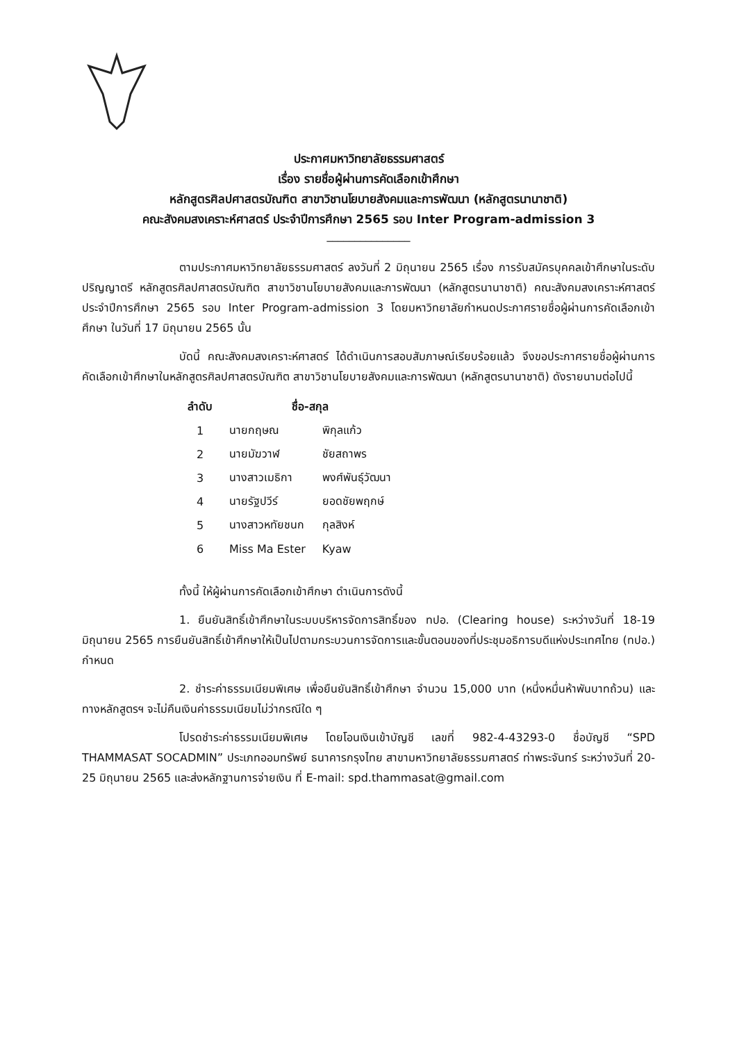ประกาศมหาวิทยาลัยธรรมศาสตร์
เรื่อง รายชื่อผู้ผ่านการคัดเลือกเข้าศึกษา
หลักสูตรศิลปศาสตรบัณฑิต สาขาวิชานโยบายสังคมและการพัฒนา (หลักสูตรนานาชาติ)
คณะสังคมสงเคราะห์ศาสตร์ ประจำปีการศึกษา 2565 รอบ Inter Program-admission 3
_______________
ตามประกาศมหาวิทยาลัยธรรมศาสตร์ ลงวันที่ 2 มิถุนายน 2565 เรื่อง การรับสมัครบุคคลเข้าศึกษาในระดับปริญญาตรี หลักสูตรศิลปศาสตรบัณฑิต สาขาวิชานโยบายสังคมและการพัฒนา (หลักสูตรนานาชาติ) คณะสังคมสงเคราะห์ศาสตร์ ประจำปีการศึกษา 2565 รอบ Inter Program-admission 3 โดยมหาวิทยาลัยกำหนดประกาศรายชื่อผู้ผ่านการคัดเลือกเข้าศึกษา ในวันที่ 17 มิถุนายน 2565 นั้น
บัดนี้ คณะสังคมสงเคราะห์ศาสตร์ ได้ดำเนินการสอบสัมภาษณ์เรียบร้อยแล้ว จึงขอประกาศรายชื่อผู้ผ่านการคัดเลือกเข้าศึกษาในหลักสูตรศิลปศาสตรบัณฑิต สาขาวิชานโยบายสังคมและการพัฒนา (หลักสูตรนานาชาติ) ดังรายนามต่อไปนี้
| ลำดับ | ชื่อ-สกุล | |
| --- | --- | --- |
| 1 | นายกฤษณ | พิกุลแก้ว |
| 2 | นายมัฆวาฬ | ชัยสถาพร |
| 3 | นางสาวเมธิกา | พงศ์พันธุ์วัฒนา |
| 4 | นายรัฐปวีร์ | ยอดชัยพฤกษ์ |
| 5 | นางสาวหทัยชนก | กุลสิงห์ |
| 6 | Miss Ma Ester | Kyaw |
ทั้งนี้ ให้ผู้ผ่านการคัดเลือกเข้าศึกษา ดำเนินการดังนี้
1. ยืนยันสิทธิ์เข้าศึกษาในระบบบริหารจัดการสิทธิ์ของ ทปอ. (Clearing house) ระหว่างวันที่ 18-19 มิถุนายน 2565 การยืนยันสิทธิ์เข้าศึกษาให้เป็นไปตามกระบวนการจัดการและขั้นตอนของที่ประชุมอธิการบดีแห่งประเทศไทย (ทปอ.) กำหนด
2. ชำระค่าธรรมเนียมพิเศษ เพื่อยืนยันสิทธิ์เข้าศึกษา จำนวน 15,000 บาท (หนึ่งหมื่นห้าพันบาทถ้วน) และทางหลักสูตรฯ จะไม่คืนเงินค่าธรรมเนียมไม่ว่ากรณีใด ๆ
โปรดชำระค่าธรรมเนียมพิเศษ โดยโอนเงินเข้าบัญชี เลขที่ 982-4-43293-0 ชื่อบัญชี “SPD THAMMASAT SOCADMIN” ประเภทออมทรัพย์ ธนาคารกรุงไทย สาขามหาวิทยาลัยธรรมศาสตร์ ท่าพระจันทร์ ระหว่างวันที่ 20-25 มิถุนายน 2565 และส่งหลักฐานการจ่ายเงิน ที่ E-mail: spd.thammasat@gmail.com